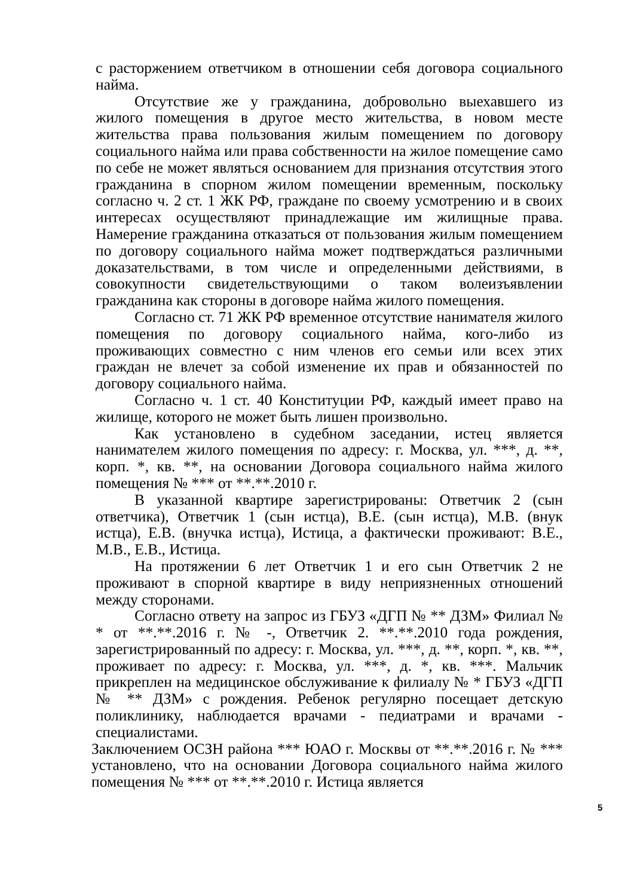с расторжением ответчиком в отношении себя договора социального найма.
Отсутствие же у гражданина, добровольно выехавшего из жилого помещения в другое место жительства, в новом месте жительства права пользования жилым помещением по договору социального найма или права собственности на жилое помещение само по себе не может являться основанием для признания отсутствия этого гражданина в спорном жилом помещении временным, поскольку согласно ч. 2 ст. 1 ЖК РФ, граждане по своему усмотрению и в своих интересах осуществляют принадлежащие им жилищные права. Намерение гражданина отказаться от пользования жилым помещением по договору социального найма может подтверждаться различными доказательствами, в том числе и определенными действиями, в совокупности свидетельствующими о таком волеизъявлении гражданина как стороны в договоре найма жилого помещения.
Согласно ст. 71 ЖК РФ временное отсутствие нанимателя жилого помещения по договору социального найма, кого-либо из проживающих совместно с ним членов его семьи или всех этих граждан не влечет за собой изменение их прав и обязанностей по договору социального найма.
Согласно ч. 1 ст. 40 Конституции РФ, каждый имеет право на жилище, которого не может быть лишен произвольно.
Как установлено в судебном заседании, истец является нанимателем жилого помещения по адресу: г. Москва, ул. ***, д. **, корп. *, кв. **, на основании Договора социального найма жилого помещения № *** от **.**.2010 г.
В указанной квартире зарегистрированы: Ответчик 2 (сын ответчика), Ответчик 1 (сын истца), В.Е. (сын истца), М.В. (внук истца), Е.В. (внучка истца), Истица, а фактически проживают: В.Е., М.В., Е.В., Истица.
На протяжении 6 лет Ответчик 1 и его сын Ответчик 2 не проживают в спорной квартире в виду неприязненных отношений между сторонами.
Согласно ответу на запрос из ГБУЗ «ДГП № ** ДЗМ» Филиал № * от **.**.2016 г. № -, Ответчик 2. **.**.2010 года рождения, зарегистрированный по адресу: г. Москва, ул. ***, д. **, корп. *, кв. **, проживает по адресу: г. Москва, ул. ***, д. *, кв. ***. Мальчик прикреплен на медицинское обслуживание к филиалу № * ГБУЗ «ДГП № ** ДЗМ» с рождения. Ребенок регулярно посещает детскую поликлинику, наблюдается врачами - педиатрами и врачами - специалистами.
Заключением ОСЗН района *** ЮАО г. Москвы от **.**.2016 г. № *** установлено, что на основании Договора социального найма жилого помещения № *** от **.**.2010 г. Истица является
5